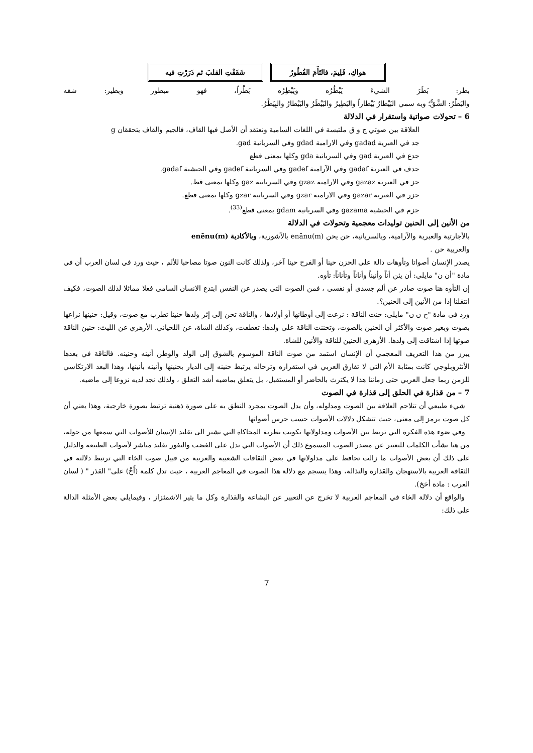| هواكِ، فَلِيمَ، فالتَأَمَ الفُطُورُ | شَقَقْتِ القلبَ ثم ذَرَرْتِ فيه |
بطر: بَطَرَ الشيءَ يَبْطُرُه ويَبْطِرُه بَطْراً، فهو مبطور وبطير: شقه
والبَطْرُ: الشَّقُّ؛ وبه سمي البَيْطارُ بَيْطاراً والبَطِيرُ والبَيْطَرُ والبَيْطارُ والبِيَطْرُ.
6 – تحولات صواتية واستقرار في الدلالة
العلاقة بين صوتي ج و ق ملتبسة في اللغات السامية ونعتقد أن الأصل فيها القاف، فالجيم والقاف يتحققان g
جد في العبرية gadad وفي الارامية gdad وفي السريانية gad.
جدع في العبرية gad وفي السريانية gda وكلها بمعنى قطع
جدف في العبرية gadaf وفي الآرامية gadef وفي السريانية gadef وفي الحبشية gadaf.
جز في العبرية gazaz وفي الارامية gzaz وفي السريانية gaz وكلها بمعنى قط.
جزر في العبرية gazar وفي الارامية gzar وفي السريانية gzar وكلها بمعنى قطع.
جزم في الحبشية gazama وفي السريانية gdam بمعنى قطع<sup>(33)</sup>.
من الأنين إلى الحنين توليدات معجمية وتحولات في الدلالة
بالأجارتية والعبرية والآرامية، وبالسريانية، حن يحن enānu(m) بالآشورية، وبالأكادية enēnu(m)
والعربية حن .
يصدر الإنسان أصواتا وتأوهات دالة على الحزن حينا أو الفرح حينا آخر، ولذلك كانت النون صوتا مصاحبا للألم ، حيث ورد في لسان العرب أن في مادة "أن ن" مايلي: أن يئن أناً وأنيناً وأناناً وتأناناً: تأوه.
إن التأوه هنا صوت صادر عن ألم جسدي أو نفسي ، فمن الصوت التي يصدر عن النفس ابتدع الانسان السامي فعلا مماثلا لذلك الصوت، فكيف انتقلنا إذا من الأنين إلى الحنين؟.
ورد في مادة "ح ن ن" مايلي: حنت الناقة : نزعت إلى أوطانها أو أولادها ، والناقة تحن إلى إثر ولدها حنينا تطرب مع صوت، وقيل: حنينها نزاعها بصوت وبغير صوت والأكثر أن الحنين بالصوت، وتحننت الناقة على ولدها: تعطفت، وكذلك الشاة، عن اللحياني. الأزهري عن الليث: حنين الناقة صوتها إذا اشتاقت إلى ولدها. الأزهري الحنين للناقة والأنين للشاة.
يبرز من هذا التعريف المعجمي أن الإنسان استمد من صوت الناقة الموسوم بالشوق إلى الولد والوطن أنينه وحنينه. فالناقة في بعدها الأنثروبلوجي كانت بمثابة الأم التي لا تفارق العربي في استقراره وترحاله يرتبط حنينه إلى الديار بحنينها وأنينه بأنينها، وهذا البعد الارتكاسي للزمن ربما جعل العربي حتى زماننا هذا لا يكترث بالحاضر أو المستقبل، بل يتعلق بماضيه أشد التعلق ، ولذلك نجد لديه نزوعا إلى ماضيه.
7 – من قذارة في الحلق إلى قذارة في الصوت
شيء طبيعي أن تتلاحم العلاقة بين الصوت ومدلوله، وأن يدل الصوت بمجرد النطق به على صورة ذهنية ترتبط بصورة خارجية، وهذا يعني أن كل صوت يرمز إلى معنى، حيث تتشكل دلالات الأصوات حسب جرس أصواتها
وفي ضوء هذه الفكرة التي تربط بين الأصوات ومدلولاتها تكونت نظرية المحاكاة التي تشير الى تقليد الإنسان للأصوات التي سمعها من حوله، من هنا نشأت الكلمات للتعبير عن مصدر الصوت المسموع ذلك أن الأصوات التي تدل على الغضب والنفور تقليد مباشر لأصوات الطبيعة والدليل على ذلك أن بعض الأصوات ما زالت تحافظ على مدلولاتها في بعض الثقافات الشعبية والعربية من قبيل صوت الخاء التي ترتبط دلالته في الثقافة العربية بالاستهجان والقذارة والنذالة، وهذا ينسجم مع دلالة هذا الصوت في المعاجم العربية ، حيث تدل كلمة (أَخْ) على" القذر " ( لسان العرب : مادة أخخ).
والواقع أن دلالة الخاء في المعاجم العربية لا تخرج عن التعبير عن البشاعة والقذارة وكل ما يثير الاشمئزاز ، وفيمايلي بعض الأمثلة الدالة على ذلك:
7